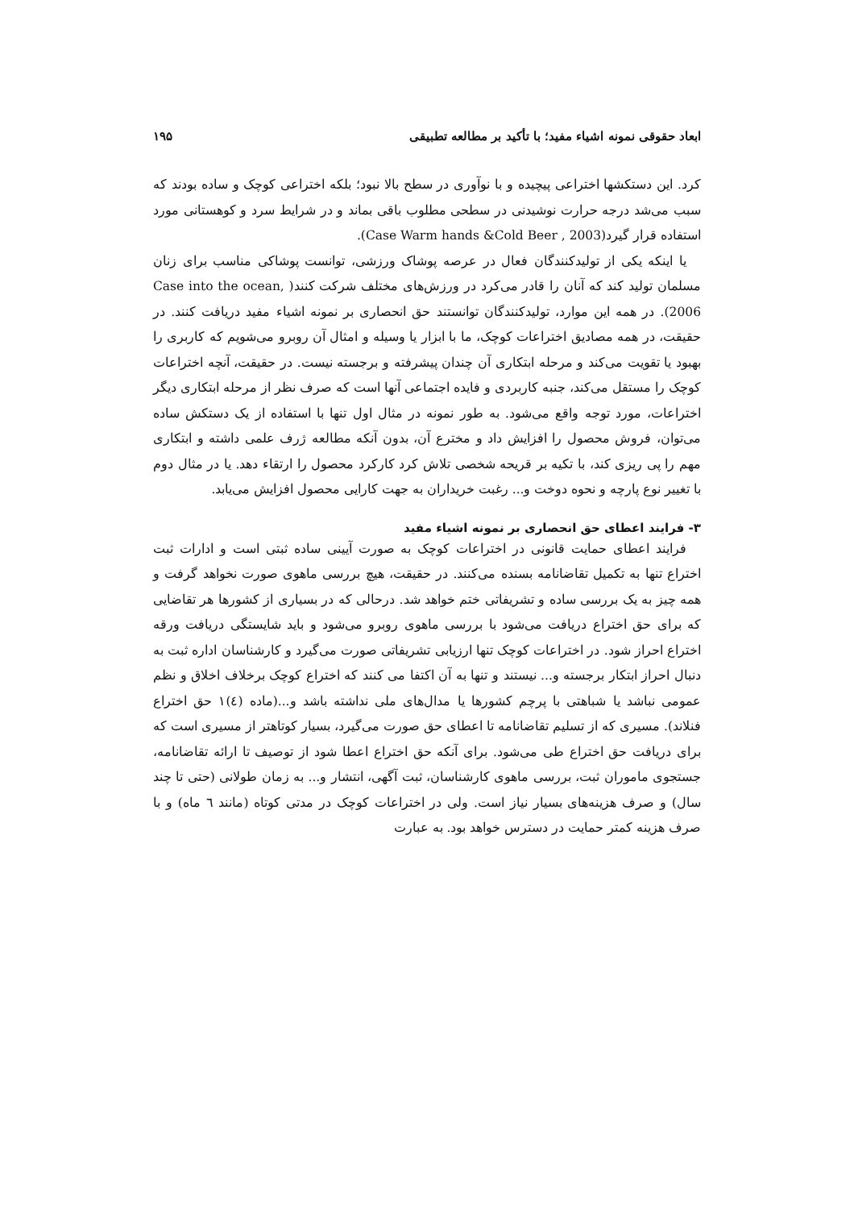ابعاد حقوقی نمونه اشیاء مفید؛ با تأکید بر مطالعه تطبیقی ۱۹۵
کرد. این دستکشها اختراعی پیچیده و با نوآوری در سطح بالا نبود؛ بلکه اختراعی کوچک و ساده بودند که سبب می‌شد درجه حرارت نوشیدنی در سطحی مطلوب باقی بماند و در شرایط سرد و کوهستانی مورد استفاده قرار گیرد(Case Warm hands &Cold Beer , 2003).
یا اینکه یکی از تولیدکنندگان فعال در عرصه پوشاک ورزشی، توانست پوشاکی مناسب برای زنان مسلمان تولید کند که آنان را قادر می‌کرد در ورزش‌های مختلف شرکت کنند( Case into the ocean, 2006). در همه این موارد، تولیدکنندگان توانستند حق انحصاری بر نمونه اشیاء مفید دریافت کنند. در حقیقت، در همه مصادیق اختراعات کوچک، ما با ابزار یا وسیله و امثال آن روبرو می‌شویم که کاربری را بهبود یا تقویت می‌کند و مرحله ابتکاری آن چندان پیشرفته و برجسته نیست. در حقیقت، آنچه اختراعات کوچک را مستقل می‌کند، جنبه کاربردی و فایده اجتماعی آنها است که صرف نظر از مرحله ابتکاری دیگر اختراعات، مورد توجه واقع می‌شود. به طور نمونه در مثال اول تنها با استفاده از یک دستکش ساده می‌توان، فروش محصول را افزایش داد و مخترع آن، بدون آنکه مطالعه ژرف علمی داشته و ابتکاری مهم را پی ریزی کند، با تکیه بر قریحه شخصی تلاش کرد کارکرد محصول را ارتقاء دهد. یا در مثال دوم با تغییر نوع پارچه و نحوه دوخت و... رغبت خریداران به جهت کارایی محصول افزایش می‌یابد.
۳- فرایند اعطای حق انحصاری بر نمونه اشیاء مفید
فرایند اعطای حمایت قانونی در اختراعات کوچک به صورت آیینی ساده ثبتی است و ادارات ثبت اختراع تنها به تکمیل تقاضانامه بسنده می‌کنند. در حقیقت، هیچ بررسی ماهوی صورت نخواهد گرفت و همه چیز به یک بررسی ساده و تشریفاتی ختم خواهد شد. درحالی که در بسیاری از کشورها هر تقاضایی که برای حق اختراع دریافت می‌شود با بررسی ماهوی روبرو می‌شود و باید شایستگی دریافت ورقه اختراع احراز شود. در اختراعات کوچک تنها ارزیابی تشریفاتی صورت می‌گیرد و کارشناسان اداره ثبت به دنبال احراز ابتکار برجسته و... نیستند و تنها به آن اکتفا می کنند که اختراع کوچک برخلاف اخلاق و نظم عمومی نباشد یا شباهتی با پرچم کشورها یا مدال‌های ملی نداشته باشد و...(ماده (٤)١ حق اختراع فنلاند). مسیری که از تسلیم تقاضانامه تا اعطای حق صورت می‌گیرد، بسیار کوتاهتر از مسیری است که برای دریافت حق اختراع طی می‌شود. برای آنکه حق اختراع اعطا شود از توصیف تا ارائه تقاضانامه، جستجوی ماموران ثبت، بررسی ماهوی کارشناسان، ثبت آگهی، انتشار و... به زمان طولانی (حتی تا چند سال) و صرف هزینه‌های بسیار نیاز است. ولی در اختراعات کوچک در مدتی کوتاه (مانند ٦ ماه) و با صرف هزینه کمتر حمایت در دسترس خواهد بود. به عبارت